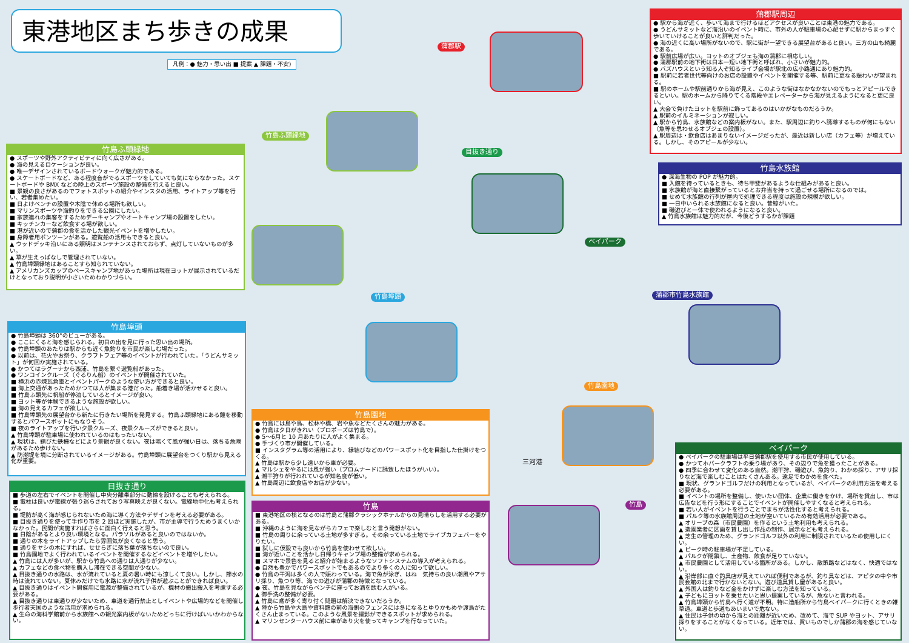東港地区まち歩きの成果
凡例：● 魅力・思い出 ■ 提案 ▲ 課題・不安)
蒲郡駅
竹島ふ頭緑地
目抜き通り
ベイパーク
竹島埠頭 蒲郡市竹島水族館
竹島園地
竹島
三河港
蒲郡駅周辺
● 駅から海が近く、歩いて海まで行けるほどアクセスが良いことは東港の魅力である。
● うどんサミットなど海沿いのイベント時に、市外の人が駐車場の心配せずに駅からまっすぐ歩いていけることが良いと評判だった。
● 海の近くに高い場所がないので、駅に街が一望できる展望台があると良い。三方の山も綺麗である。
● 駅前広場が広い。ヨットのオブジェも海の蒲郡に相応しい。
● 蒲郡駅前の地下街は日本一短い地下街と呼ばれ、小さいが魅力的。
● バズハウスという知る人ぞ知るライブ会場が駅北の広小路通にあり魅力的。
■ 駅前に若者世代等向けのお店の設置やイベントを開催する等、駅前に更なる賑わいが望まれる。
■ 駅のホームや駅前通りから海が見え、このような街はなかなかないのでもっとアピールできるといい。駅のホームから降りてくる階段やエレベーターから海が見えるようになると更に良い。
▲ 大会で負けたヨットを駅前に飾ってあるのはいかがなものだろうか。
▲ 駅前のイルミネーションが寂しい。
▲ 駅から竹島、水族館などの案内板がない。また、駅周辺に釣りへ誘導するものが何にもない（魚等を思わせるオブジェの設置）。
▲ 駅周辺は・飲食店はあまりないイメージだったが、最近は新しい店（カフェ等）が増えている。しかし、そのアピールが少ない。
竹島水族館
● 深海生物の POP が魅力的。
■ 入館を待っているときも、待ち甲斐があるような仕組みがあると良い。
■ 水族館が海と直接繋がっているとお弁当を持って過ごせる場所になるのでは。
■ せめて水族館の行列が屋内で処理できる程度は施設の規模が欲しい。
■ 一日中いられる水族館になると良い。昔鯨がいた。
■ 磯遊びと一体で使われるようになると良い。
▲ 竹島水族館は魅力的だが、今後どうするかが課題
竹島ふ頭緑地
● スポーツや野外アクティビティに向く広さがある。
● 海の見えるロケーションが良い。
● 唯一デザインされているボードウォークが魅力的である。
● スケートボードなど、ある程度音がでるスポーツをしていても気にならなかった。スケートボードや BMX などの陸上のスポーツ施設の整備を行えると良い。
■ 景観の良さがあるのでフォトスポットの紹介やインスタの活用、ライトアップ等を行い、若者集めたい。
■ 日よけベンチの設置や木陰で休める場所も欲しい。
■ マリンスポーツや海釣りをできる公園にしたい。
■ 家族連れの集客をするためデーキャンプやオートキャンプ場の設置をしたい。
■ キッチンカーなど飲食する場が欲しい。
■ 港が近いので蒲郡の食を活かした観光イベントを増やしたい。
■ 身障者用ポンツーンがある。遊覧船の活用もできると良い。
▲ ウッドデッキ沿いにある照明はメンテナンスされておらず、点灯していないものが多い。
▲ 草が生えっぱなしで管理されていない。
▲ 竹島埠頭緑地はあることすら知られていない。
▲ アメリカンズカップのベースキャンプ地があった場所は現在ヨットが展示されているだけとなっており説明が小さいためわかりづらい。
竹島埠頭
● 竹島埠頭は 360°のビューがある。
● ここにくると海を感じられる。初日の出を見に行った思い出の場所。
● 竹島埠頭のあたりは駅からも近く魚釣りを市民が楽しむ場だった。
● 以前は、花火やお祭り、クラフトフェア等のイベントが行われていた。「うどんサミット」が何回か実施されている。
● かつてはラグーナから西浦、竹島を繋ぐ遊覧船があった。
● ワンコインクルーズ（ぐるりん船）のイベントが開催されていた。
■ 横浜の赤煉瓦倉庫とイベントパークのような使い方ができると良い。
■ 海上交通があったためかつては人が集まる港だった。船着き場が活かせると良い。
■ 竹島ふ頭先に帆船が停泊しているとイメージが良い。
■ ヨット等が体験できるような施設が欲しい。
■ 海の見えるカフェが欲しい。
■ 竹島埠頭先の展望台から新たに行きたい場所を発見する。竹島ふ頭緑地にある鐘を移動するとパワースポットにもなりそう。
■ 夜のライトアップを行い夕景クルーズ、夜景クルーズができると良い。
▲ 竹島埠頭が駐車場に使われているのはもったいない。
▲ 現状は、錆びた鉄柵などにより景観が良くない。夜は暗くて風が強い日は、落ちる危険があるため歩けない。
▲ 防潮堤を境に分断されているイメージがある。竹島埠頭に展望台をつくり駅から見える化が重要。
目抜き通り
■ 歩道の左右でイベントを開催し中央分離帯部分に動線を設けることも考えられる。
■ 電柱は良いが電線が張り巡らされており写真映えが良くない。電線地中化も考えられる。
■ 堤防が高く海が感じられないため海に導く方法やデザインを考える必要がある。
■ 目抜き通りを使って手作り市を 2 回ほど実施したが、市が主導で行うためうまくいかなかった。民間が実施すればさらに面白く行えると思う。
■ 日陰があるとより良い環境となる。パラソルがあると良いのではないか。
■ 通りの木をライトアップしたら雰囲気が良くなると思う。
■ 通りをヤシの木にすれば、せせらぎに落ち葉が落ちないので良い。
■ 竹島園地でよく行われているイベントを開催するなどイベントを増やしたい。
▲ 竹島には人が多いが、駅から竹島への通りは人通りが少ない。
▲ カフェなどの食べ物を購入し滞在できる空間が少ない。
▲ 目抜き通りの水路は、水が流れていると夏の暑い時にも涼しくて良い。しかし、節水の時は流れていない。夏休みだけでも水路に水が流れ子供が遊ぶことができれば良い。
▲ 目抜き通りはイベント開催用に電源が整備されているが、機材の搬出搬入を考慮する必要がある。
▲ 目抜き通りは車通りが少ないため、車道を通行禁止としイベントや広場的などを開催し歩行者天国のような活用が求められる。
▲ 生命の海科学館前から水族館への観光案内板がないためどっちに行けばいいかわからない。
竹島園地
● 竹島には島や鳥、松林や橋、岩や魚などたくさんの魅力がある。
● 竹島は夕日がきれい（プロポーズは竹島で）。
● 5～6月と 10 月あたりに人がよく集まる。
● 手づくり市が開催している。
■ インスタグラム等の活用により、縁結びなどのパワースポット化を目指した仕掛けをつくる。
▲ 竹島は駅から少し遠いから車が必要。
▲ マルシェをやるには風が強い（プロムナードに誘致したほうがいい）。
▲ 潮干狩りが行われているが知名度が低い。
▲ 竹島周辺に飲食店やお店が少ない。
竹島
■ 東港地区の核となるのは竹島と蒲郡クラシックホテルからの見晴らしを活用する必要がある。
■ 沖縄のように海を見ながらカフェで楽しむと言う発想がない。
■ 竹島の周りに余っている土地が多すぎる。その余っている土地でライブカフェバーをやりたい。
■ 試しに仮設でも良いから竹島を使わせて欲しい。
■ 海が近いことを活かし日帰りキャンプ場の整備が求められる。
■ スマホで景色を見ると紹介が始まるようなソフトシステムの導入が考えられる。
● 自然も豊かでパワースポットでもあるのでより多くの人に知って欲しい。
● 竹島の干潟は多くの人で賑わっている。海で魚が泳ぎ、はね　気持ちの良い潮風やアサリ採り、魚つり等、海での遊びが蒲郡の特徴となっている。
● 夜、竹島を見ながらベンチに座ってお酒を飲む人がいる。
▲ 御手洗の整備が必要。
▲ 竹島に鳶が多く寄り付く問題は解決できないだろうか。
▲ 陸から竹島や大島や資料館の前の海側のフェンスには冬になるとゆりかもめや渡鳥がたくさん止まっている。このような風景を撮影ができるスポットが求められる。
▲ マリンセンターハウス前に車があり火を使ってキャンプを行なっていた。
ベイパーク
● ベイパークの駐車場は平日蒲郡駅を使用する市民が使用している。
● かつてホバークラフトの乗り場があり、その辺りで魚を獲ったことがある。
● 四季に合わせて変化のある自然。潮干狩、磯遊び、魚釣り、わかめ採り、アサリ採りなど海で楽しむことはたくさんある。遠足でわかめを食べた。
■ 現状、グランドゴルフだけの利用となっているが、ベイパークの利用方法を考える必要がある。
■ イベントの場所を整備し、使いたい団体、企業に働きをかけ、場所を貸出し、市は広告などを行う形にすることでイベントが開催しやすくなると考えられる。
■ 若い人がイベントを行うことでまちが活性化すると考えられる。
■ パルク等の水族館周辺の土地が空いているため有効活用が必要である。
▲ オリーブの森（市民農園）を作るという土地利用も考えられる。
▲ 造園業者に区画を貸し出し作品の制作、展示なども考えられる。
▲ 芝生の管理のため、グランドゴルフ以外の利用に制限されているため使用しにくい。
▲ ピーク時の駐車場が不足している。
▲ パルクが閉鎖し、土産物、飲食が足りていない。
▲ 市民農園として活用している箇所がある。しかし、散策路などはなく、快適ではない。
▲ 沿岸部に直ぐ釣具店が見えていれば便利であるが、釣り具などは、アピタの中や市民会館の北まで行かないとない。遊び道具貸し屋があると良い。
▲ 外国人は釣りなど金をかけずに楽しむ方法を知っている。
▲ 子どもにヨットを乗せたいと思い提案しているが、危ないと言われる。
▲ 竹島埠頭から竹島へ行く道が不明。特に造船所から竹島ベイパークに行くときの雑草道。車道と歩道もあいまいで危ない。
▲ 住民は子供の頃から海との距離が近いため、改めて、海で SUP やヨット、アサリ採りをすることがなくなっている。近年では、買いものでしか蒲郡の海を感じていない。